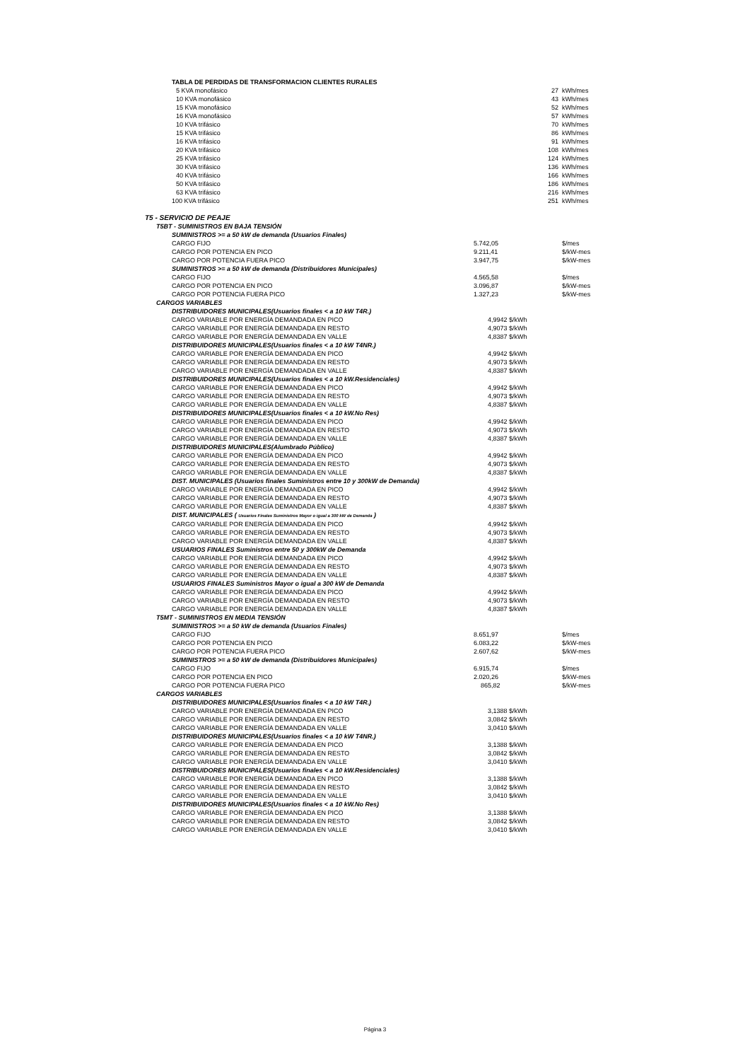| TABLA DE PERDIDAS DE TRANSFORMACION CLIENTES RURALES | | | |
| 5 KVA monofásico | | 27 | kWh/mes |
| 10 KVA monofásico | | 43 | kWh/mes |
| 15 KVA monofásico | | 52 | kWh/mes |
| 16 KVA monofásico | | 57 | kWh/mes |
| 10 KVA trifásico | | 70 | kWh/mes |
| 15 KVA trifásico | | 86 | kWh/mes |
| 16 KVA trifásico | | 91 | kWh/mes |
| 20 KVA trifásico | | 108 | kWh/mes |
| 25 KVA trifásico | | 124 | kWh/mes |
| 30 KVA trifásico | | 136 | kWh/mes |
| 40 KVA trifásico | | 166 | kWh/mes |
| 50 KVA trifásico | | 186 | kWh/mes |
| 63 KVA trifásico | | 216 | kWh/mes |
| 100 KVA trifásico | | 251 | kWh/mes |
| T5 - SERVICIO DE PEAJE | | | |
| T5BT - SUMINISTROS EN BAJA TENSIÓN | | | |
| SUMINISTROS >= a 50 kW de demanda (Usuarios Finales) | | | |
| CARGO FIJO | 5.742,05 | | $/mes |
| CARGO POR POTENCIA EN PICO | 9.211,41 | | $/kW-mes |
| CARGO POR POTENCIA FUERA PICO | 3.947,75 | | $/kW-mes |
| SUMINISTROS >= a 50 kW de demanda (Distribuidores Municipales) | | | |
| CARGO FIJO | 4.565,58 | | $/mes |
| CARGO POR POTENCIA EN PICO | 3.096,87 | | $/kW-mes |
| CARGO POR POTENCIA FUERA PICO | 1.327,23 | | $/kW-mes |
| CARGOS VARIABLES | | | |
| DISTRIBUIDORES MUNICIPALES(Usuarios finales < a 10 kW T4R.) | | | |
| CARGO VARIABLE POR ENERGÍA DEMANDADA EN PICO | 4,9942 $/kWh | | |
| CARGO VARIABLE POR ENERGÍA DEMANDADA EN RESTO | 4,9073 $/kWh | | |
| CARGO VARIABLE POR ENERGÍA DEMANDADA EN VALLE | 4,8387 $/kWh | | |
| DISTRIBUIDORES MUNICIPALES(Usuarios finales < a 10 kW T4NR.) | | | |
| CARGO VARIABLE POR ENERGÍA DEMANDADA EN PICO | 4,9942 $/kWh | | |
| CARGO VARIABLE POR ENERGÍA DEMANDADA EN RESTO | 4,9073 $/kWh | | |
| CARGO VARIABLE POR ENERGÍA DEMANDADA EN VALLE | 4,8387 $/kWh | | |
| DISTRIBUIDORES MUNICIPALES(Usuarios finales < a 10 kW.Residenciales) | | | |
| CARGO VARIABLE POR ENERGÍA DEMANDADA EN PICO | 4,9942 $/kWh | | |
| CARGO VARIABLE POR ENERGÍA DEMANDADA EN RESTO | 4,9073 $/kWh | | |
| CARGO VARIABLE POR ENERGÍA DEMANDADA EN VALLE | 4,8387 $/kWh | | |
| DISTRIBUIDORES MUNICIPALES(Usuarios finales < a 10 kW.No Res) | | | |
| CARGO VARIABLE POR ENERGÍA DEMANDADA EN PICO | 4,9942 $/kWh | | |
| CARGO VARIABLE POR ENERGÍA DEMANDADA EN RESTO | 4,9073 $/kWh | | |
| CARGO VARIABLE POR ENERGÍA DEMANDADA EN VALLE | 4,8387 $/kWh | | |
| DISTRIBUIDORES MUNICIPALES(Alumbrado Público) | | | |
| CARGO VARIABLE POR ENERGÍA DEMANDADA EN PICO | 4,9942 $/kWh | | |
| CARGO VARIABLE POR ENERGÍA DEMANDADA EN RESTO | 4,9073 $/kWh | | |
| CARGO VARIABLE POR ENERGÍA DEMANDADA EN VALLE | 4,8387 $/kWh | | |
| DIST. MUNICIPALES (Usuarios finales Suministros entre 10 y 300kW de Demanda) | | | |
| CARGO VARIABLE POR ENERGÍA DEMANDADA EN PICO | 4,9942 $/kWh | | |
| CARGO VARIABLE POR ENERGÍA DEMANDADA EN RESTO | 4,9073 $/kWh | | |
| CARGO VARIABLE POR ENERGÍA DEMANDADA EN VALLE | 4,8387 $/kWh | | |
| DIST. MUNICIPALES ( Usuarios Finales Suministros Mayor o igual a 300 kW de Demanda ) | | | |
| CARGO VARIABLE POR ENERGÍA DEMANDADA EN PICO | 4,9942 $/kWh | | |
| CARGO VARIABLE POR ENERGÍA DEMANDADA EN RESTO | 4,9073 $/kWh | | |
| CARGO VARIABLE POR ENERGÍA DEMANDADA EN VALLE | 4,8387 $/kWh | | |
| USUARIOS FINALES Suministros entre 50 y 300kW de Demanda | | | |
| CARGO VARIABLE POR ENERGÍA DEMANDADA EN PICO | 4,9942 $/kWh | | |
| CARGO VARIABLE POR ENERGÍA DEMANDADA EN RESTO | 4,9073 $/kWh | | |
| CARGO VARIABLE POR ENERGÍA DEMANDADA EN VALLE | 4,8387 $/kWh | | |
| USUARIOS FINALES Suministros Mayor o igual a 300 kW de Demanda | | | |
| CARGO VARIABLE POR ENERGÍA DEMANDADA EN PICO | 4,9942 $/kWh | | |
| CARGO VARIABLE POR ENERGÍA DEMANDADA EN RESTO | 4,9073 $/kWh | | |
| CARGO VARIABLE POR ENERGÍA DEMANDADA EN VALLE | 4,8387 $/kWh | | |
| T5MT - SUMINISTROS EN MEDIA TENSIÓN | | | |
| SUMINISTROS >= a 50 kW de demanda (Usuarios Finales) | | | |
| CARGO FIJO | 8.651,97 | | $/mes |
| CARGO POR POTENCIA EN PICO | 6.083,22 | | $/kW-mes |
| CARGO POR POTENCIA FUERA PICO | 2.607,62 | | $/kW-mes |
| SUMINISTROS >= a 50 kW de demanda (Distribuidores Municipales) | | | |
| CARGO FIJO | 6.915,74 | | $/mes |
| CARGO POR POTENCIA EN PICO | 2.020,26 | | $/kW-mes |
| CARGO POR POTENCIA FUERA PICO | 865,82 | | $/kW-mes |
| CARGOS VARIABLES | | | |
| DISTRIBUIDORES MUNICIPALES(Usuarios finales < a 10 kW T4R.) | | | |
| CARGO VARIABLE POR ENERGÍA DEMANDADA EN PICO | 3,1388 $/kWh | | |
| CARGO VARIABLE POR ENERGÍA DEMANDADA EN RESTO | 3,0842 $/kWh | | |
| CARGO VARIABLE POR ENERGÍA DEMANDADA EN VALLE | 3,0410 $/kWh | | |
| DISTRIBUIDORES MUNICIPALES(Usuarios finales < a 10 kW T4NR.) | | | |
| CARGO VARIABLE POR ENERGÍA DEMANDADA EN PICO | 3,1388 $/kWh | | |
| CARGO VARIABLE POR ENERGÍA DEMANDADA EN RESTO | 3,0842 $/kWh | | |
| CARGO VARIABLE POR ENERGÍA DEMANDADA EN VALLE | 3,0410 $/kWh | | |
| DISTRIBUIDORES MUNICIPALES(Usuarios finales < a 10 kW.Residenciales) | | | |
| CARGO VARIABLE POR ENERGÍA DEMANDADA EN PICO | 3,1388 $/kWh | | |
| CARGO VARIABLE POR ENERGÍA DEMANDADA EN RESTO | 3,0842 $/kWh | | |
| CARGO VARIABLE POR ENERGÍA DEMANDADA EN VALLE | 3,0410 $/kWh | | |
| DISTRIBUIDORES MUNICIPALES(Usuarios finales < a 10 kW.No Res) | | | |
| CARGO VARIABLE POR ENERGÍA DEMANDADA EN PICO | 3,1388 $/kWh | | |
| CARGO VARIABLE POR ENERGÍA DEMANDADA EN RESTO | 3,0842 $/kWh | | |
| CARGO VARIABLE POR ENERGÍA DEMANDADA EN VALLE | 3,0410 $/kWh | | |
Página 3